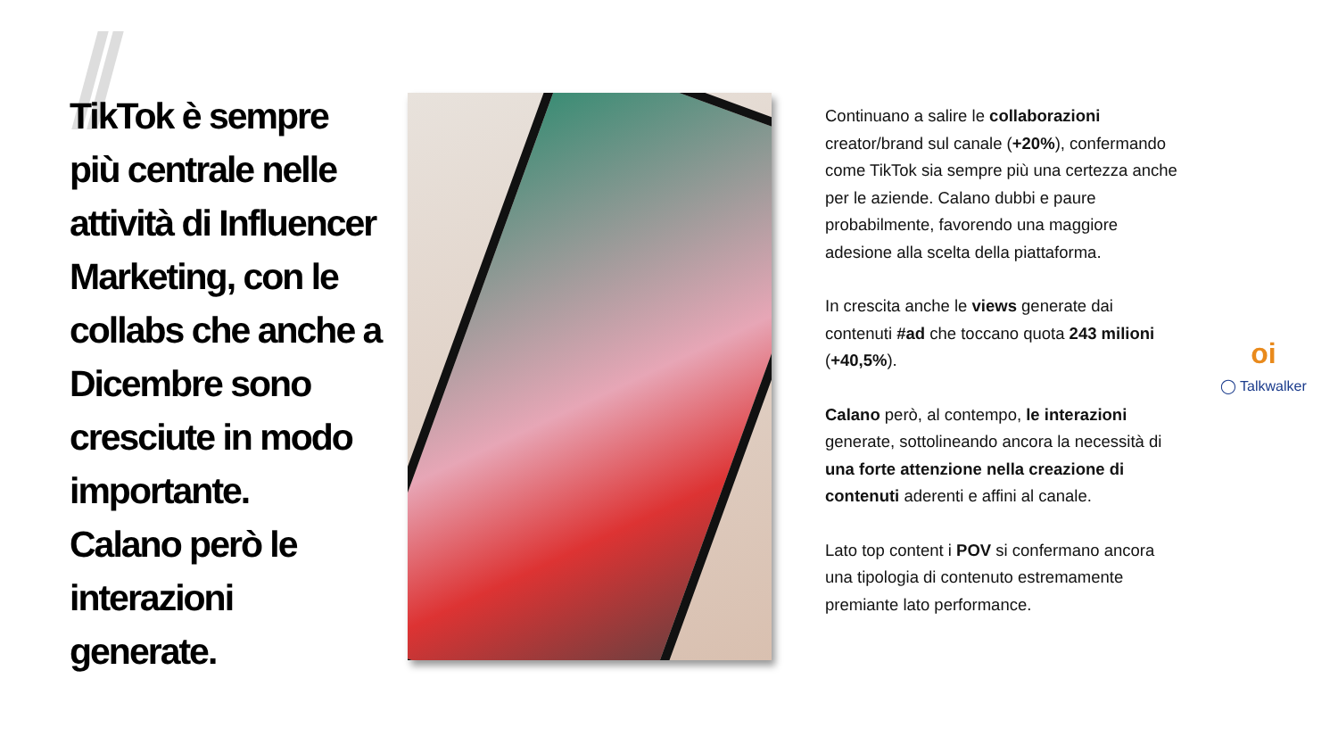TikTok è sempre più centrale nelle attività di Influencer Marketing, con le collabs che anche a Dicembre sono cresciute in modo importante.
Calano però le interazioni generate.
Continuano a salire le collaborazioni creator/brand sul canale (+20%), confermando come TikTok sia sempre più una certezza anche per le aziende. Calano dubbi e paure probabilmente, favorendo una maggiore adesione alla scelta della piattaforma.
In crescita anche le views generate dai contenuti #ad che toccano quota 243 milioni (+40,5%).
Calano però, al contempo, le interazioni generate, sottolineando ancora la necessità di una forte attenzione nella creazione di contenuti aderenti e affini al canale.
Lato top content i POV si confermano ancora una tipologia di contenuto estremamente premiante lato performance.
oi
◯ Talkwalker